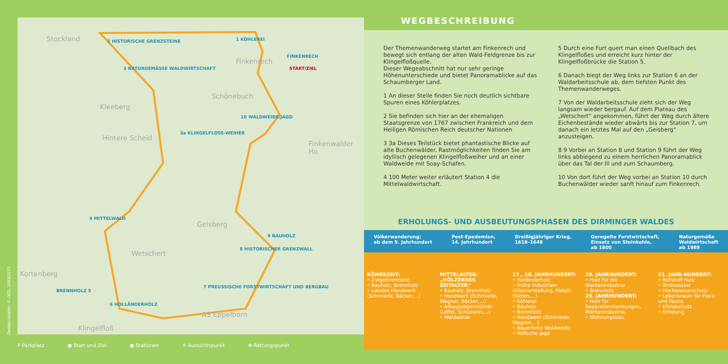Stockland
Finkenrech
Schönebuch
Kleeberg
Hintere Scheid
Finkenwalder Ho
Geisberg
Wetschert
Kortenberg
AS Eppelborn
Klingelfloß
2 HISTORISCHE GRENZSTEINE 1 KÖHLEREI
FINKENRECH
START/ZIEL 3 NATURGEMÄSSE WALDWIRTSCHAFT
10 WALDWEIDE/JAGD
3a KLINGELFLOSS-WEIHER
4 MITTELWALD
9 BAUHOLZ
8 HISTORISCHER GRENZWALL
7 PREUSSISCHE FORSTWIRTSCHAFT UND BERGBAU
BRENNHOLZ 5
6 HOLLÄNDERHOLZ
Geobasisdaten: © LVGL 1083/2015
P Parkplatz ● Start und Ziel ● Stationen ✳ Aussichtspunkt ✚ Rettungspunkt
WEGBESCHREIBUNG
Der Themenwanderweg startet am Finkenrech und bewegt sich entlang der alten Wald-Feldgrenze bis zur Klingelfloßquelle.
Dieser Wegeabschnitt hat nur sehr geringe Höhenunterschiede und bietet Panoramablicke auf das Schaumberger Land.
1 An dieser Stelle finden Sie noch deutlich sichtbare Spuren eines Köhlerplatzes.
2 Sie befinden sich hier an der ehemaligen Staatsgrenze von 1767 zwischen Frankreich und dem Heiligen Römischen Reich deutscher Nationen
3 3a Dieses Teilstück bietet phantastische Blicke auf alte Buchenwälder. Rastmöglichkeiten finden Sie am idyllisch gelegenen Klingelfloßweiher und an einer Waldweide mit Soay-Schafen.
4 100 Meter weiter erläutert Station 4 die Mittelwaldwirtschaft.
5 Durch eine Furt quert man einen Quellbach des Klingelfloßes und erreicht kurz hinter der Klingelfloßbrücke die Station 5.
6 Danach biegt der Weg links zur Station 6 an der Waldarbeitsschule ab, dem tiefsten Punkt des Themenwanderweges.
7 Von der Waldarbeitsschule zieht sich der Weg langsam wieder bergauf. Auf dem Plateau des „Wetschert“ angekommen, führt der Weg durch ältere Eichenbestände wieder abwärts bis zur Station 7, um danach ein letztes Mal auf den „Geisberg“ anzusteigen.
8 9 Vorbei an Station 8 und Station 9 führt der Weg links abbiegend zu einem herrlichen Panoramablick über das Tal der Ill und zum Schaumberg.
10 Von dort führt der Weg vorbei an Station 10 durch Buchenwälder wieder sanft hinauf zum Finkenrech.
ERHOLUNGS- UND AUSBEUTUNGSPHASEN DES DIRMINGER WALDES
Völkerwanderung;
ab dem 5. Jahrhundert Pest-Epedemien,
14. Jahrhundert Dreißigjähriger Krieg,
1618–1648 Geregelte Forstwirtschaft,
Einsatz von Steinkohle,
ab 1800 Naturgemäße
Waldwirtschaft
ab 1989
RÖMERZEIT:
• Ziegelbrennerei
• Bauholz, Brennholz
• Lokales Handwerk (Schmiede, Bäcker,...)
MITTELALTER: „HÖLZERNES ZEITALTER“• Bauholz, Brennholz
• Handwerk (Schmiede, Wagner, Bäcker,...)
• Alltagsgegenstände (Löffel, Schüsseln,...)
• Waldweide
17., 18. JAHRHUNDERT:
• Holländerholz
• Frühe Industrien: (Glasherstellung, Metall-Hütten,...)
• Köhlerei
• Bauholz
• Brennholz
• Handwerk (Schmiede, Wagner,...)
• Bäuerliche Waldweide
• Höfische Jagd
19. JAHRHUNDERT:
• Holz für die Montanindustrie
• Brennholz
20. JAHRHUNDERT:
• Holz für Reparationsleistungen, Montanindustrie,
• Wohnungsbau
21. JAHR-HUNDERT:
• Rohstoff Holz
• Trinkwasser
• Hochwasserschutz
• Lebensraum für Flora und Fauna
• Klimaschutz
• Erholung